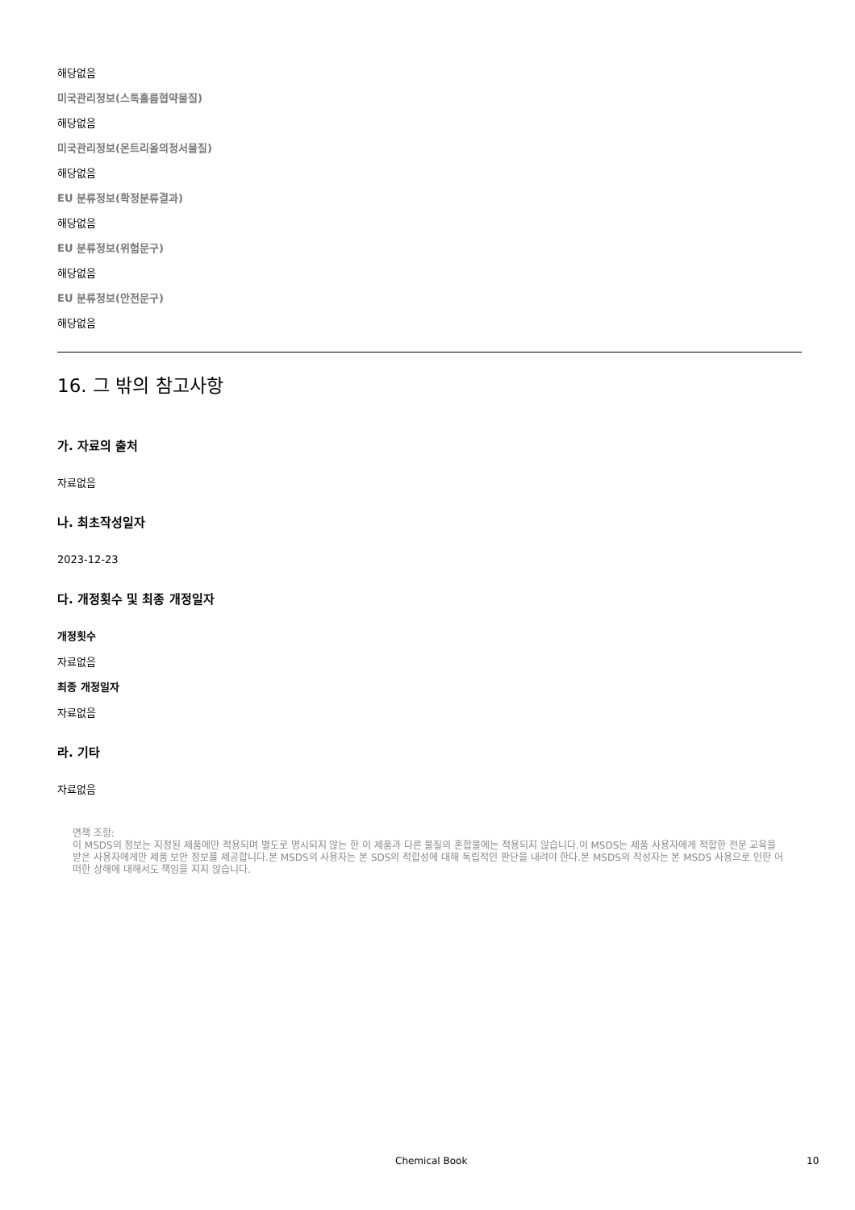해당없음
미국관리정보(스톡홀름협약물질)
해당없음
미국관리정보(몬트리올의정서물질)
해당없음
EU 분류정보(확정분류결과)
해당없음
EU 분류정보(위험문구)
해당없음
EU 분류정보(안전문구)
해당없음
16. 그 밖의 참고사항
가. 자료의 출처
자료없음
나. 최초작성일자
2023-12-23
다. 개정횟수 및 최종 개정일자
개정횟수
자료없음
최종 개정일자
자료없음
라. 기타
자료없음
면책 조항:
이 MSDS의 정보는 지정된 제품에만 적용되며 별도로 명시되지 않는 한 이 제품과 다른 물질의 혼합물에는 적용되지 않습니다.이 MSDS는 제품 사용자에게 적합한 전문 교육을 받은 사용자에게만 제품 보안 정보를 제공합니다.본 MSDS의 사용자는 본 SDS의 적합성에 대해 독립적인 판단을 내려야 한다.본 MSDS의 작성자는 본 MSDS 사용으로 인한 어떠한 상해에 대해서도 책임을 지지 않습니다.
Chemical Book 10